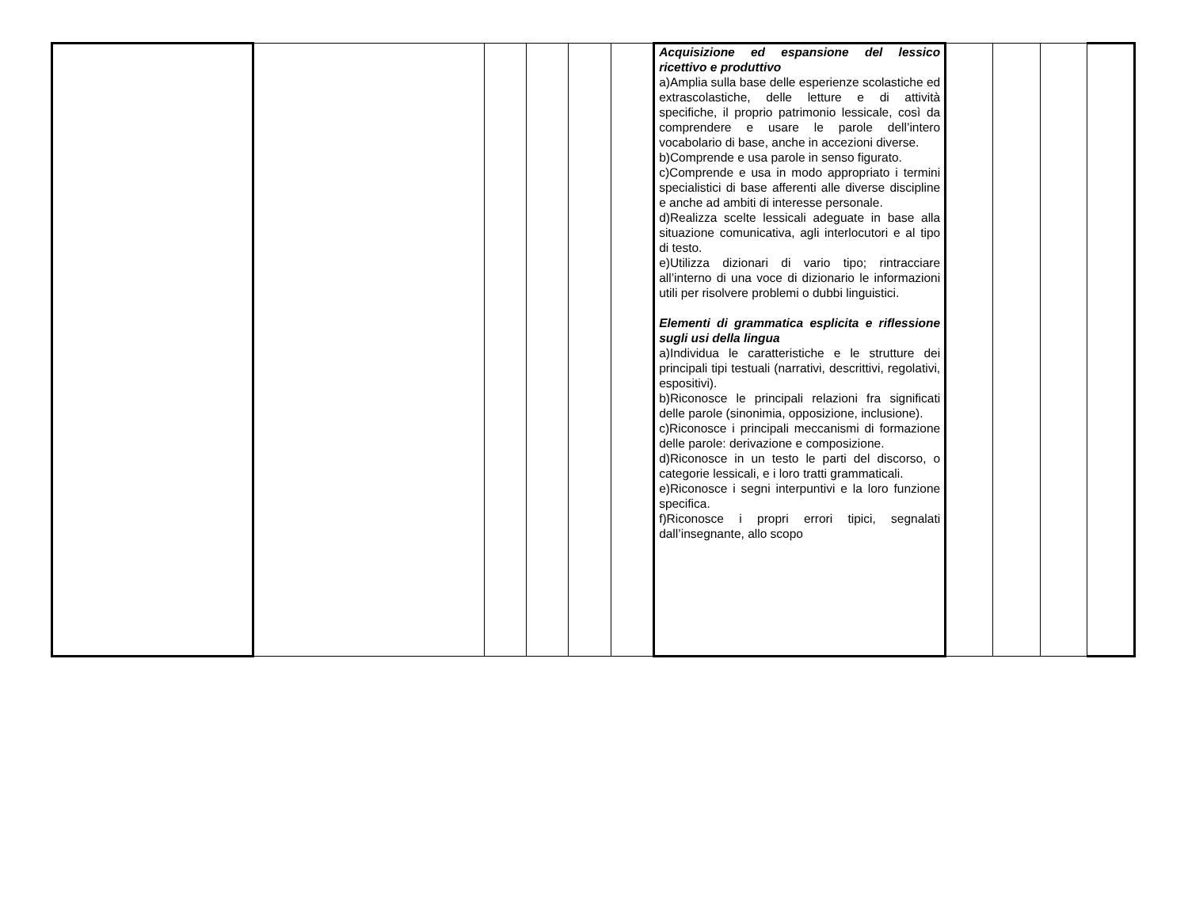| | | | | | | Acquisizione ed espansione del lessico ricettivo e produttivo a)Amplia sulla base delle esperienze scolastiche ed extrascolastiche, delle letture e di attività specifiche, il proprio patrimonio lessicale, così da comprendere e usare le parole dell’intero vocabolario di base, anche in accezioni diverse. b)Comprende e usa parole in senso figurato. c)Comprende e usa in modo appropriato i termini specialistici di base afferenti alle diverse discipline e anche ad ambiti di interesse personale. d)Realizza scelte lessicali adeguate in base alla situazione comunicativa, agli interlocutori e al tipo di testo. e)Utilizza dizionari di vario tipo; rintracciare all’interno di una voce di dizionario le informazioni utili per risolvere problemi o dubbi linguistici. Elementi di grammatica esplicita e riflessione sugli usi della lingua a)Individua le caratteristiche e le strutture dei principali tipi testuali (narrativi, descrittivi, regolativi, espositivi). b)Riconosce le principali relazioni fra significati delle parole (sinonimia, opposizione, inclusione). c)Riconosce i principali meccanismi di formazione delle parole: derivazione e composizione. d)Riconosce in un testo le parti del discorso, o categorie lessicali, e i loro tratti grammaticali. e)Riconosce i segni interpuntivi e la loro funzione specifica. f)Riconosce i propri errori tipici, segnalati dall’insegnante, allo scopo | | | | |